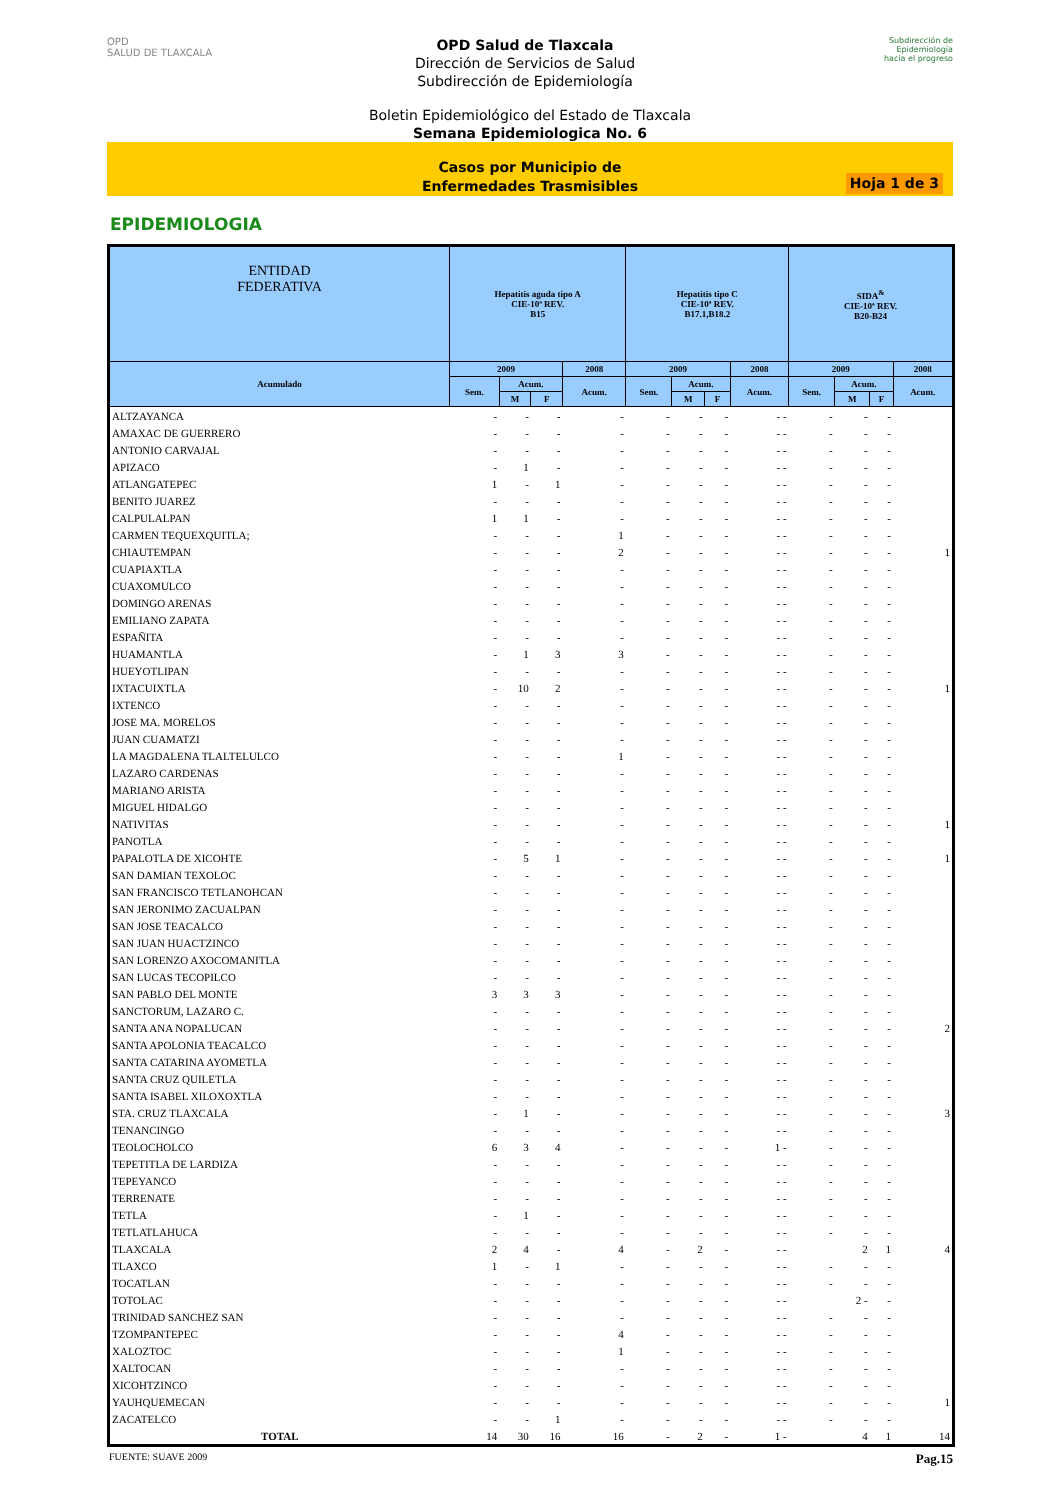OPD
SALUD DE TLAXCALA
OPD Salud de Tlaxcala
Dirección de Servicios de Salud
Subdirección de Epidemiología
Subdirección de Epidemiología
hacia el progreso
Boletin Epidemiológico del Estado de Tlaxcala
Semana Epidemiologica No. 6
Casos por Municipio de
Enfermedades Trasmisibles
Hoja 1 de 3
EPIDEMIOLOGIA
| ENTIDAD FEDERATIVA | Hepatitis aguda tipo A CIE-10ª REV. B15 | | | | Hepatitis tipo C CIE-10ª REV. B17.1,B18.2 | | | | SIDA<sup>&</sup> CIE-10ª REV. B20-B24 | | | |
| --- | --- | --- | --- | --- | --- | --- | --- | --- | --- | --- | --- | --- |
| Acumulado | 2009 | | | 2008 | 2009 | | | 2008 | 2009 | | | 2008 |
| | Sem. | Acum. | | Acum. | Sem. | Acum. | | Acum. | Sem. | Acum. | | Acum. |
| | | M | F | | | M | F | | | M | F | |
| ALTZAYANCA | - | - | - | - | - | - | - | - - | - | - | - | |
| AMAXAC DE GUERRERO | - | - | - | - | - | - | - | - - | - | - | - | |
| ANTONIO CARVAJAL | - | - | - | - | - | - | - | - - | - | - | - | |
| APIZACO | - | 1 | - | - | - | - | - | - - | - | - | - | |
| ATLANGATEPEC | 1 | - | 1 | - | - | - | - | - - | - | - | - | |
| BENITO JUAREZ | - | - | - | - | - | - | - | - - | - | - | - | |
| CALPULALPAN | 1 | 1 | - | - | - | - | - | - - | - | - | - | |
| CARMEN TEQUEXQUITLA; | - | - | - | 1 | - | - | - | - - | - | - | - | |
| CHIAUTEMPAN | - | - | - | 2 | - | - | - | - - | - | - | - | 1 |
| CUAPIAXTLA | - | - | - | - | - | - | - | - - | - | - | - | |
| CUAXOMULCO | - | - | - | - | - | - | - | - - | - | - | - | |
| DOMINGO ARENAS | - | - | - | - | - | - | - | - - | - | - | - | |
| EMILIANO ZAPATA | - | - | - | - | - | - | - | - - | - | - | - | |
| ESPAÑITA | - | - | - | - | - | - | - | - - | - | - | - | |
| HUAMANTLA | - | 1 | 3 | 3 | - | - | - | - - | - | - | - | |
| HUEYOTLIPAN | - | - | - | - | - | - | - | - - | - | - | - | |
| IXTACUIXTLA | - | 10 | 2 | - | - | - | - | - - | - | - | - | 1 |
| IXTENCO | - | - | - | - | - | - | - | - - | - | - | - | |
| JOSE MA. MORELOS | - | - | - | - | - | - | - | - - | - | - | - | |
| JUAN CUAMATZI | - | - | - | - | - | - | - | - - | - | - | - | |
| LA MAGDALENA TLALTELULCO | - | - | - | 1 | - | - | - | - - | - | - | - | |
| LAZARO CARDENAS | - | - | - | - | - | - | - | - - | - | - | - | |
| MARIANO ARISTA | - | - | - | - | - | - | - | - - | - | - | - | |
| MIGUEL HIDALGO | - | - | - | - | - | - | - | - - | - | - | - | |
| NATIVITAS | - | - | - | - | - | - | - | - - | - | - | - | 1 |
| PANOTLA | - | - | - | - | - | - | - | - - | - | - | - | |
| PAPALOTLA DE XICOHTE | - | 5 | 1 | - | - | - | - | - - | - | - | - | 1 |
| SAN DAMIAN TEXOLOC | - | - | - | - | - | - | - | - - | - | - | - | |
| SAN FRANCISCO TETLANOHCAN | - | - | - | - | - | - | - | - - | - | - | - | |
| SAN JERONIMO ZACUALPAN | - | - | - | - | - | - | - | - - | - | - | - | |
| SAN JOSE TEACALCO | - | - | - | - | - | - | - | - - | - | - | - | |
| SAN JUAN HUACTZINCO | - | - | - | - | - | - | - | - - | - | - | - | |
| SAN LORENZO AXOCOMANITLA | - | - | - | - | - | - | - | - - | - | - | - | |
| SAN LUCAS TECOPILCO | - | - | - | - | - | - | - | - - | - | - | - | |
| SAN PABLO DEL MONTE | 3 | 3 | 3 | - | - | - | - | - - | - | - | - | |
| SANCTORUM, LAZARO C. | - | - | - | - | - | - | - | - - | - | - | - | |
| SANTA ANA NOPALUCAN | - | - | - | - | - | - | - | - - | - | - | - | 2 |
| SANTA APOLONIA TEACALCO | - | - | - | - | - | - | - | - - | - | - | - | |
| SANTA CATARINA AYOMETLA | - | - | - | - | - | - | - | - - | - | - | - | |
| SANTA CRUZ QUILETLA | - | - | - | - | - | - | - | - - | - | - | - | |
| SANTA ISABEL XILOXOXTLA | - | - | - | - | - | - | - | - - | - | - | - | |
| STA. CRUZ TLAXCALA | - | 1 | - | - | - | - | - | - - | - | - | - | 3 |
| TENANCINGO | - | - | - | - | - | - | - | - - | - | - | - | |
| TEOLOCHOLCO | 6 | 3 | 4 | - | - | - | - | 1 - | - | - | - | |
| TEPETITLA DE LARDIZA | - | - | - | - | - | - | - | - - | - | - | - | |
| TEPEYANCO | - | - | - | - | - | - | - | - - | - | - | - | |
| TERRENATE | - | - | - | - | - | - | - | - - | - | - | - | |
| TETLA | - | 1 | - | - | - | - | - | - - | - | - | - | |
| TETLATLAHUCA | - | - | - | - | - | - | - | - - | - | - | - | |
| TLAXCALA | 2 | 4 | - | 4 | - | 2 | - | - - | | 2 | 1 | 4 |
| TLAXCO | 1 | - | 1 | - | - | - | - | - - | - | - | - | |
| TOCATLAN | - | - | - | - | - | - | - | - - | - | - | - | |
| TOTOLAC | - | - | - | - | - | - | - | - - | | 2 - | - | |
| TRINIDAD SANCHEZ SAN | - | - | - | - | - | - | - | - - | - | - | - | |
| TZOMPANTEPEC | - | - | - | 4 | - | - | - | - - | - | - | - | |
| XALOZTOC | - | - | - | 1 | - | - | - | - - | - | - | - | |
| XALTOCAN | - | - | - | - | - | - | - | - - | - | - | - | |
| XICOHTZINCO | - | - | - | - | - | - | - | - - | - | - | - | |
| YAUHQUEMECAN | - | - | - | - | - | - | - | - - | - | - | - | 1 |
| ZACATELCO | - | - | 1 | - | - | - | - | - - | - | - | - | |
| TOTAL | 14 | 30 | 16 | 16 | - | 2 | - | 1 - | | 4 | 1 | 14 |
FUENTE: SUAVE 2009 Pag.15